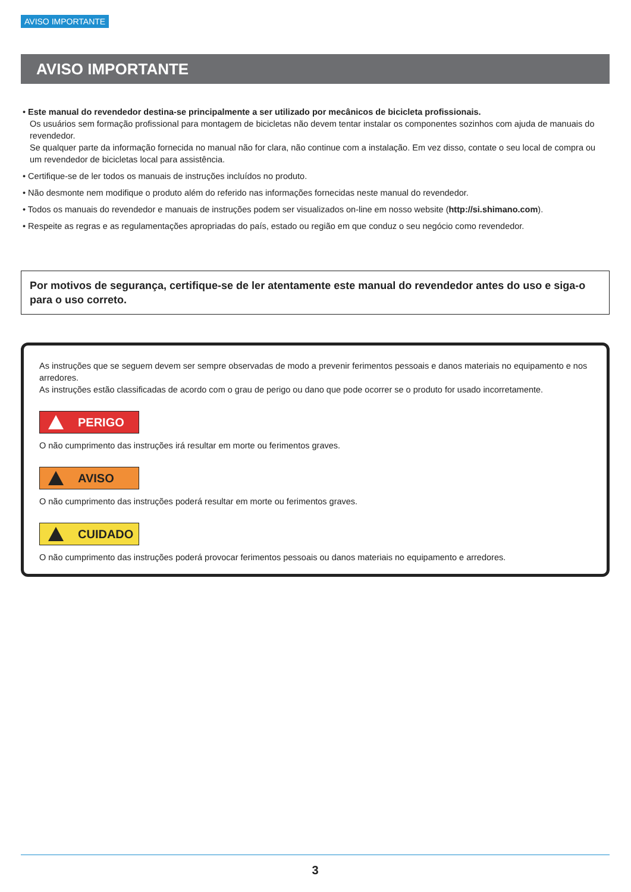AVISO IMPORTANTE
AVISO IMPORTANTE
• Este manual do revendedor destina-se principalmente a ser utilizado por mecânicos de bicicleta profissionais.
Os usuários sem formação profissional para montagem de bicicletas não devem tentar instalar os componentes sozinhos com ajuda de manuais do revendedor.
Se qualquer parte da informação fornecida no manual não for clara, não continue com a instalação. Em vez disso, contate o seu local de compra ou um revendedor de bicicletas local para assistência.
• Certifique-se de ler todos os manuais de instruções incluídos no produto.
• Não desmonte nem modifique o produto além do referido nas informações fornecidas neste manual do revendedor.
• Todos os manuais do revendedor e manuais de instruções podem ser visualizados on-line em nosso website (http://si.shimano.com).
• Respeite as regras e as regulamentações apropriadas do país, estado ou região em que conduz o seu negócio como revendedor.
Por motivos de segurança, certifique-se de ler atentamente este manual do revendedor antes do uso e siga-o para o uso correto.
As instruções que se seguem devem ser sempre observadas de modo a prevenir ferimentos pessoais e danos materiais no equipamento e nos arredores.
As instruções estão classificadas de acordo com o grau de perigo ou dano que pode ocorrer se o produto for usado incorretamente.
PERIGO
O não cumprimento das instruções irá resultar em morte ou ferimentos graves.
AVISO
O não cumprimento das instruções poderá resultar em morte ou ferimentos graves.
CUIDADO
O não cumprimento das instruções poderá provocar ferimentos pessoais ou danos materiais no equipamento e arredores.
3